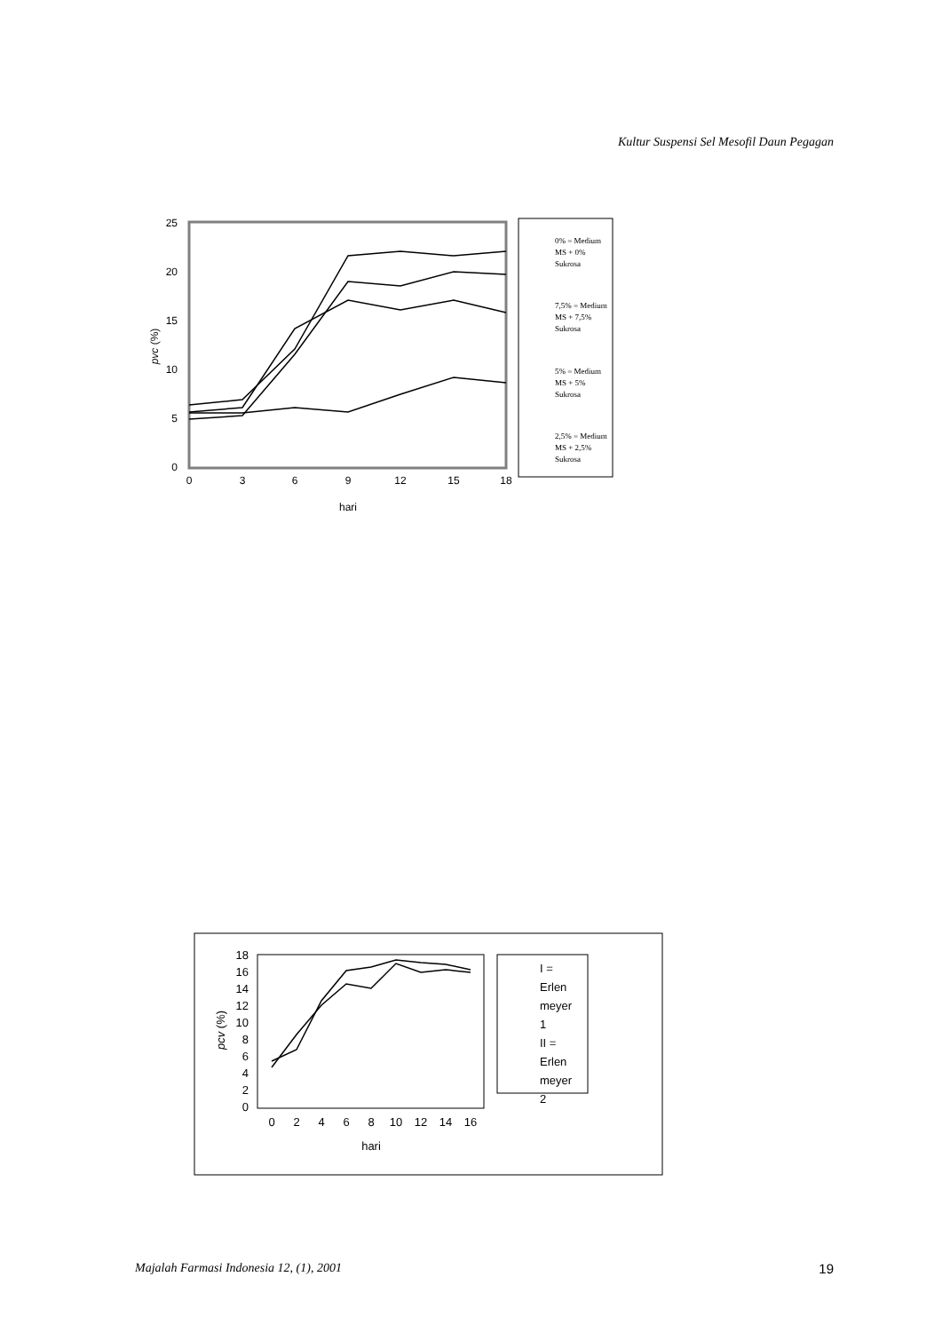Kultur Suspensi Sel Mesofil Daun Pegagan
25
20
15
10
5
0
0
3
6
9
12
15
18
hari
pvc (%)
0% = Medium
MS + 0%
Sukrosa
7,5% = Medium
MS + 7,5%
Sukrosa
5% = Medium
MS + 5%
Sukrosa
2,5% = Medium
MS + 2,5%
Sukrosa
18
16
14
12
10
8
6
4
2
0
0
2
4
6
8
10
12
14
16
hari
pcv (%)
I =
Erlen
meyer
1
II =
Erlen
meyer
2
Majalah Farmasi Indonesia 12, (1), 2001 19